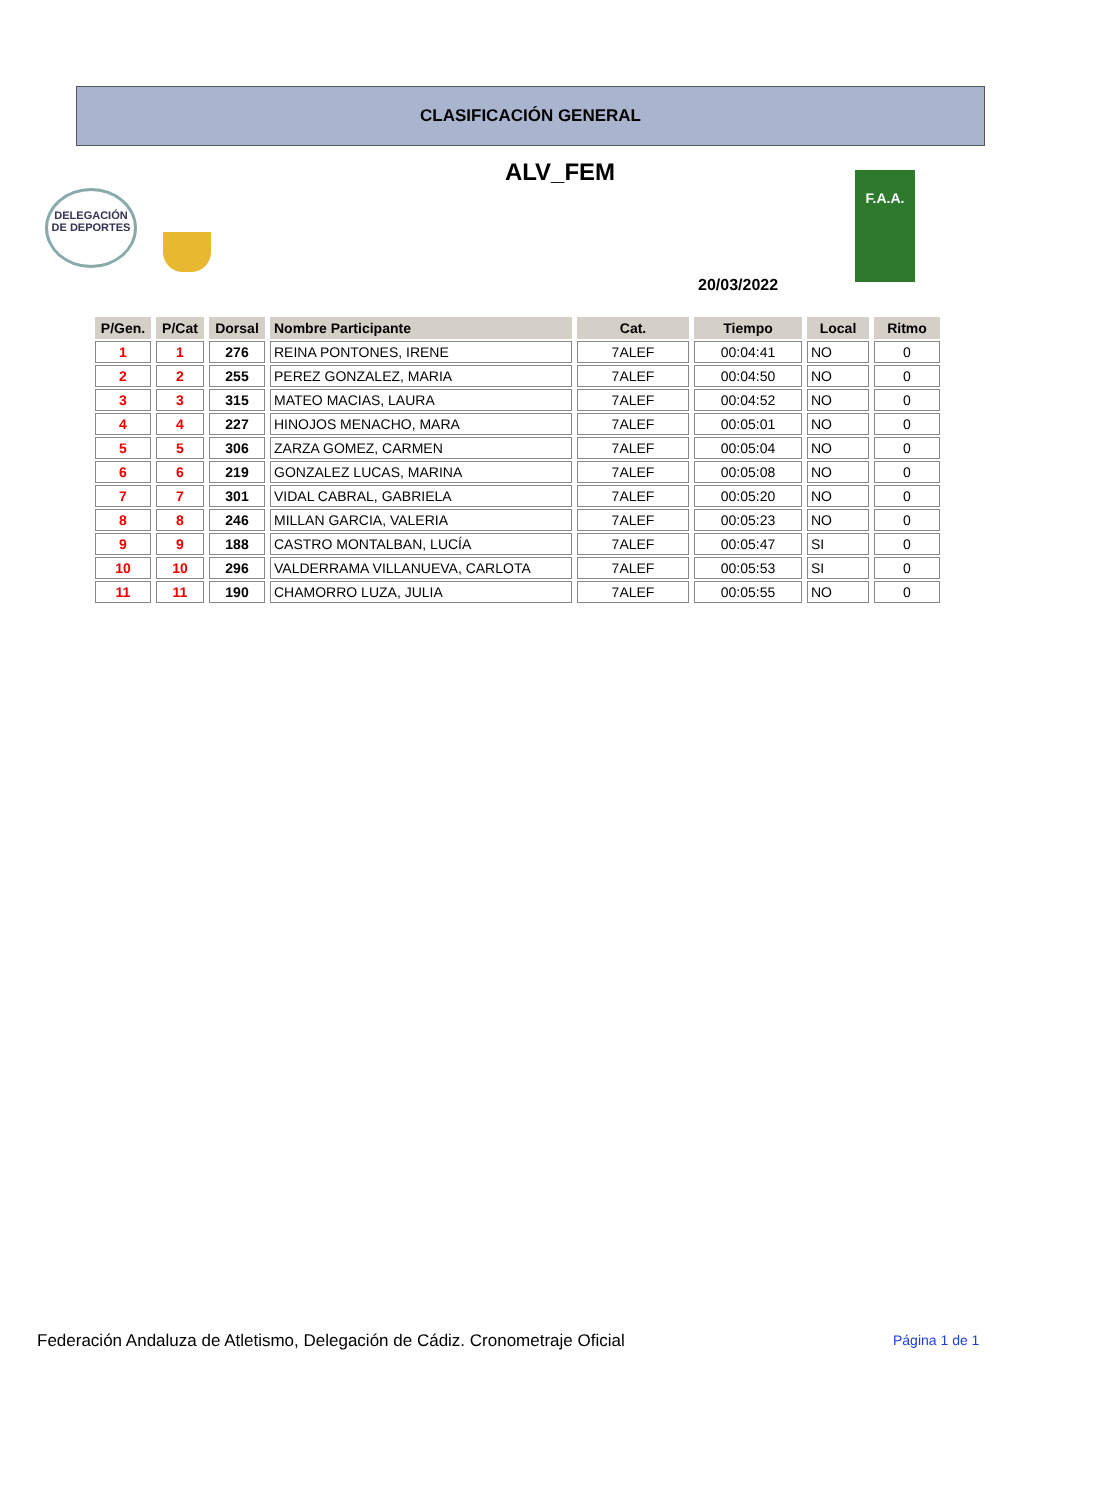CLASIFICACIÓN GENERAL
ALV_FEM
DELEGACIÓN DE DEPORTES
F.A.A.
20/03/2022
| P/Gen. | P/Cat | Dorsal | Nombre Participante | Cat. | Tiempo | Local | Ritmo |
| --- | --- | --- | --- | --- | --- | --- | --- |
| 1 | 1 | 276 | REINA PONTONES, IRENE | 7ALEF | 00:04:41 | NO | 0 |
| 2 | 2 | 255 | PEREZ GONZALEZ, MARIA | 7ALEF | 00:04:50 | NO | 0 |
| 3 | 3 | 315 | MATEO MACIAS, LAURA | 7ALEF | 00:04:52 | NO | 0 |
| 4 | 4 | 227 | HINOJOS MENACHO, MARA | 7ALEF | 00:05:01 | NO | 0 |
| 5 | 5 | 306 | ZARZA GOMEZ, CARMEN | 7ALEF | 00:05:04 | NO | 0 |
| 6 | 6 | 219 | GONZALEZ LUCAS, MARINA | 7ALEF | 00:05:08 | NO | 0 |
| 7 | 7 | 301 | VIDAL CABRAL, GABRIELA | 7ALEF | 00:05:20 | NO | 0 |
| 8 | 8 | 246 | MILLAN GARCIA, VALERIA | 7ALEF | 00:05:23 | NO | 0 |
| 9 | 9 | 188 | CASTRO MONTALBAN, LUCÍA | 7ALEF | 00:05:47 | SI | 0 |
| 10 | 10 | 296 | VALDERRAMA VILLANUEVA, CARLOTA | 7ALEF | 00:05:53 | SI | 0 |
| 11 | 11 | 190 | CHAMORRO LUZA, JULIA | 7ALEF | 00:05:55 | NO | 0 |
Federación Andaluza de Atletismo, Delegación de Cádiz. Cronometraje Oficial
Página 1 de 1